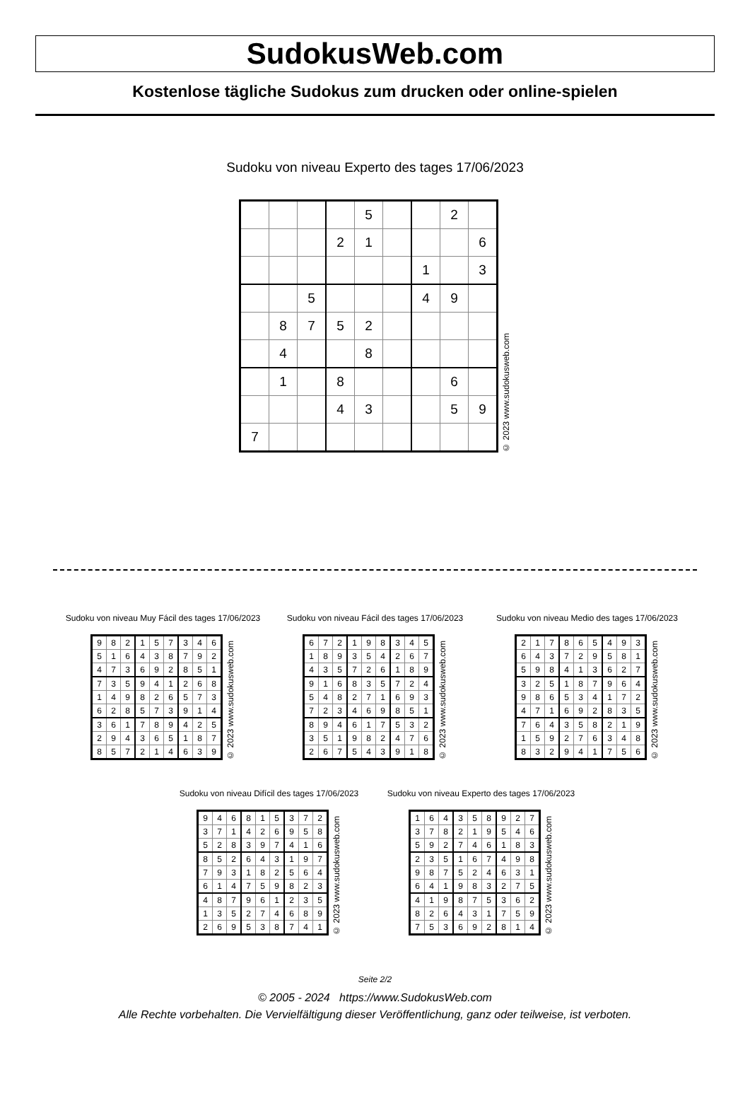SudokusWeb.com
Kostenlose tägliche Sudokus zum drucken oder online-spielen
Sudoku von niveau Experto des tages 17/06/2023
| | | | | 5 | | | 2 | |
| | | | 2 | 1 | | | | 6 |
| | | | | | | 1 | | 3 |
| | | 5 | | | | 4 | 9 | |
| | 8 | 7 | 5 | 2 | | | | |
| | 4 | | | 8 | | | | |
| | 1 | | 8 | | | | 6 | |
| | | | 4 | 3 | | | 5 | 9 |
| 7 | | | | | | | | |
© 2023 www.sudokusweb.com
Sudoku von niveau Muy Fácil des tages 17/06/2023
| 9 | 8 | 2 | 1 | 5 | 7 | 3 | 4 | 6 |
| 5 | 1 | 6 | 4 | 3 | 8 | 7 | 9 | 2 |
| 4 | 7 | 3 | 6 | 9 | 2 | 8 | 5 | 1 |
| 7 | 3 | 5 | 9 | 4 | 1 | 2 | 6 | 8 |
| 1 | 4 | 9 | 8 | 2 | 6 | 5 | 7 | 3 |
| 6 | 2 | 8 | 5 | 7 | 3 | 9 | 1 | 4 |
| 3 | 6 | 1 | 7 | 8 | 9 | 4 | 2 | 5 |
| 2 | 9 | 4 | 3 | 6 | 5 | 1 | 8 | 7 |
| 8 | 5 | 7 | 2 | 1 | 4 | 6 | 3 | 9 |
© 2023 www.sudokusweb.com
Sudoku von niveau Fácil des tages 17/06/2023
| 6 | 7 | 2 | 1 | 9 | 8 | 3 | 4 | 5 |
| 1 | 8 | 9 | 3 | 5 | 4 | 2 | 6 | 7 |
| 4 | 3 | 5 | 7 | 2 | 6 | 1 | 8 | 9 |
| 9 | 1 | 6 | 8 | 3 | 5 | 7 | 2 | 4 |
| 5 | 4 | 8 | 2 | 7 | 1 | 6 | 9 | 3 |
| 7 | 2 | 3 | 4 | 6 | 9 | 8 | 5 | 1 |
| 8 | 9 | 4 | 6 | 1 | 7 | 5 | 3 | 2 |
| 3 | 5 | 1 | 9 | 8 | 2 | 4 | 7 | 6 |
| 2 | 6 | 7 | 5 | 4 | 3 | 9 | 1 | 8 |
© 2023 www.sudokusweb.com
Sudoku von niveau Medio des tages 17/06/2023
| 2 | 1 | 7 | 8 | 6 | 5 | 4 | 9 | 3 |
| 6 | 4 | 3 | 7 | 2 | 9 | 5 | 8 | 1 |
| 5 | 9 | 8 | 4 | 1 | 3 | 6 | 2 | 7 |
| 3 | 2 | 5 | 1 | 8 | 7 | 9 | 6 | 4 |
| 9 | 8 | 6 | 5 | 3 | 4 | 1 | 7 | 2 |
| 4 | 7 | 1 | 6 | 9 | 2 | 8 | 3 | 5 |
| 7 | 6 | 4 | 3 | 5 | 8 | 2 | 1 | 9 |
| 1 | 5 | 9 | 2 | 7 | 6 | 3 | 4 | 8 |
| 8 | 3 | 2 | 9 | 4 | 1 | 7 | 5 | 6 |
© 2023 www.sudokusweb.com
Sudoku von niveau Difícil des tages 17/06/2023
| 9 | 4 | 6 | 8 | 1 | 5 | 3 | 7 | 2 |
| 3 | 7 | 1 | 4 | 2 | 6 | 9 | 5 | 8 |
| 5 | 2 | 8 | 3 | 9 | 7 | 4 | 1 | 6 |
| 8 | 5 | 2 | 6 | 4 | 3 | 1 | 9 | 7 |
| 7 | 9 | 3 | 1 | 8 | 2 | 5 | 6 | 4 |
| 6 | 1 | 4 | 7 | 5 | 9 | 8 | 2 | 3 |
| 4 | 8 | 7 | 9 | 6 | 1 | 2 | 3 | 5 |
| 1 | 3 | 5 | 2 | 7 | 4 | 6 | 8 | 9 |
| 2 | 6 | 9 | 5 | 3 | 8 | 7 | 4 | 1 |
© 2023 www.sudokusweb.com
Sudoku von niveau Experto des tages 17/06/2023
| 1 | 6 | 4 | 3 | 5 | 8 | 9 | 2 | 7 |
| 3 | 7 | 8 | 2 | 1 | 9 | 5 | 4 | 6 |
| 5 | 9 | 2 | 7 | 4 | 6 | 1 | 8 | 3 |
| 2 | 3 | 5 | 1 | 6 | 7 | 4 | 9 | 8 |
| 9 | 8 | 7 | 5 | 2 | 4 | 6 | 3 | 1 |
| 6 | 4 | 1 | 9 | 8 | 3 | 2 | 7 | 5 |
| 4 | 1 | 9 | 8 | 7 | 5 | 3 | 6 | 2 |
| 8 | 2 | 6 | 4 | 3 | 1 | 7 | 5 | 9 |
| 7 | 5 | 3 | 6 | 9 | 2 | 8 | 1 | 4 |
© 2023 www.sudokusweb.com
Seite 2/2
© 2005 - 2024 https://www.SudokusWeb.com
Alle Rechte vorbehalten. Die Vervielfältigung dieser Veröffentlichung, ganz oder teilweise, ist verboten.